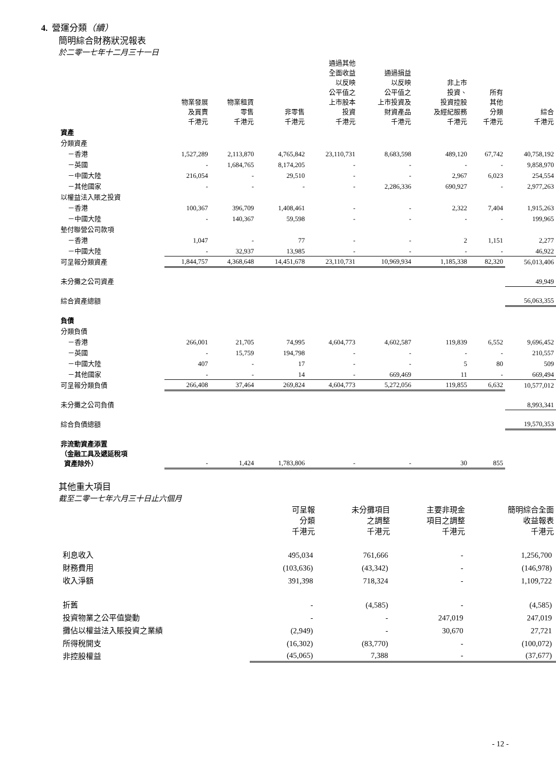4. 營運分類（續）
簡明綜合財務狀況報表
於二零一七年十二月三十一日
| | 物業發展 及買賣 千港元 | 物業租賃 零售 千港元 | 非零售 千港元 | 通過其他 全面收益 以反映 公平值之 上市股本 投資 千港元 | 通過損益 以反映 公平值之 上市投資及 財資產品 千港元 | 非上市 投資、 投資控股 及經紀服務 千港元 | 所有 其他 分類 千港元 | 綜合 千港元 |
| --- | --- | --- | --- | --- | --- | --- | --- | --- |
| 資產 | | | | | | | | |
| 分類資產 | | | | | | | | |
| －香港 | 1,527,289 | 2,113,870 | 4,765,842 | 23,110,731 | 8,683,598 | 489,120 | 67,742 | 40,758,192 |
| －英國 | - | 1,684,765 | 8,174,205 | - | - | - | - | 9,858,970 |
| －中國大陸 | 216,054 | - | 29,510 | - | - | 2,967 | 6,023 | 254,554 |
| －其他國家 | - | - | - | - | 2,286,336 | 690,927 | - | 2,977,263 |
| 以權益法入賬之投資 | | | | | | | | |
| －香港 | 100,367 | 396,709 | 1,408,461 | - | - | 2,322 | 7,404 | 1,915,263 |
| －中國大陸 | - | 140,367 | 59,598 | - | - | - | - | 199,965 |
| 墊付聯營公司款項 | | | | | | | | |
| －香港 | 1,047 | - | 77 | - | - | 2 | 1,151 | 2,277 |
| －中國大陸 | - | 32,937 | 13,985 | - | - | - | - | 46,922 |
| 可呈報分類資產 | 1,844,757 | 4,368,648 | 14,451,678 | 23,110,731 | 10,969,934 | 1,185,338 | 82,320 | 56,013,406 |
| 未分攤之公司資產 | | | | | | | | 49,949 |
| 綜合資產總額 | | | | | | | | 56,063,355 |
| 負債 | | | | | | | | |
| 分類負債 | | | | | | | | |
| －香港 | 266,001 | 21,705 | 74,995 | 4,604,773 | 4,602,587 | 119,839 | 6,552 | 9,696,452 |
| －英國 | - | 15,759 | 194,798 | - | - | - | - | 210,557 |
| －中國大陸 | 407 | - | 17 | - | - | 5 | 80 | 509 |
| －其他國家 | - | - | 14 | - | 669,469 | 11 | - | 669,494 |
| 可呈報分類負債 | 266,408 | 37,464 | 269,824 | 4,604,773 | 5,272,056 | 119,855 | 6,632 | 10,577,012 |
| 未分攤之公司負債 | | | | | | | | 8,993,341 |
| 綜合負債總額 | | | | | | | | 19,570,353 |
| 非流動資產添置 （金融工具及遞延稅項 資產除外） | - | 1,424 | 1,783,806 | - | - | 30 | 855 | |
其他重大項目
截至二零一七年六月三十日止六個月
| | 可呈報 分類 千港元 | 未分攤項目 之調整 千港元 | 主要非現金 項目之調整 千港元 | 簡明綜合全面 收益報表 千港元 |
| --- | --- | --- | --- | --- |
| 利息收入 | 495,034 | 761,666 | - | 1,256,700 |
| 財務費用 | (103,636) | (43,342) | - | (146,978) |
| 收入淨額 | 391,398 | 718,324 | - | 1,109,722 |
| 折舊 | - | (4,585) | - | (4,585) |
| 投資物業之公平值變動 | - | - | 247,019 | 247,019 |
| 攤佔以權益法入賬投資之業績 | (2,949) | - | 30,670 | 27,721 |
| 所得稅開支 | (16,302) | (83,770) | - | (100,072) |
| 非控股權益 | (45,065) | 7,388 | - | (37,677) |
- 12 -